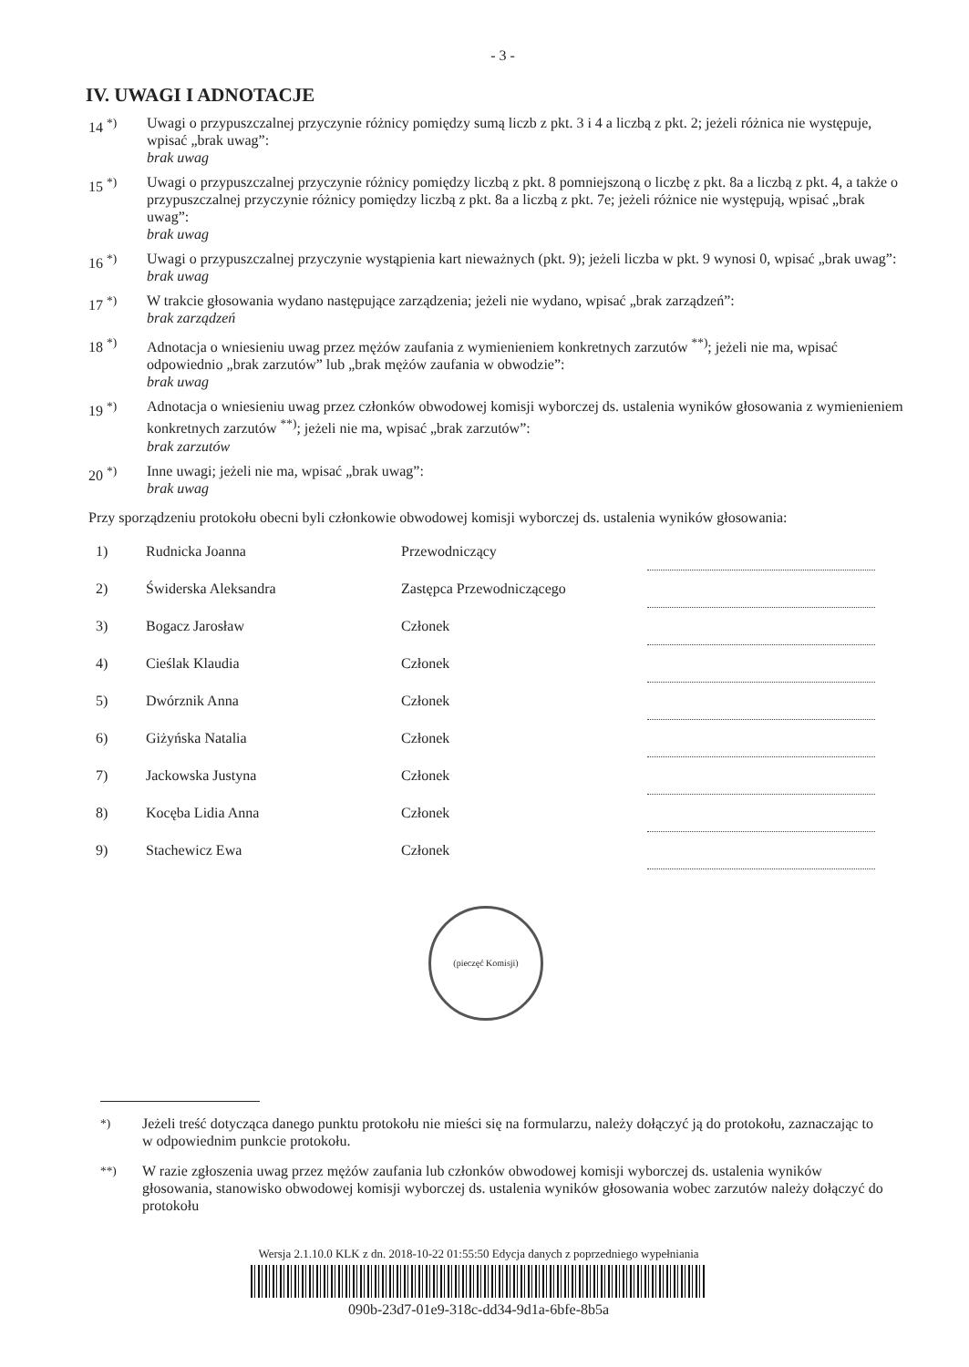- 3 -
IV. UWAGI I ADNOTACJE
14 <sup>*)</sup> Uwagi o przypuszczalnej przyczynie różnicy pomiędzy sumą liczb z pkt. 3 i 4 a liczbą z pkt. 2; jeżeli różnica nie występuje, wpisać „brak uwag”:
brak uwag
15 <sup>*)</sup> Uwagi o przypuszczalnej przyczynie różnicy pomiędzy liczbą z pkt. 8 pomniejszoną o liczbę z pkt. 8a a liczbą z pkt. 4, a także o przypuszczalnej przyczynie różnicy pomiędzy liczbą z pkt. 8a a liczbą z pkt. 7e; jeżeli różnice nie występują, wpisać „brak uwag”:
brak uwag
16 <sup>*)</sup> Uwagi o przypuszczalnej przyczynie wystąpienia kart nieważnych (pkt. 9); jeżeli liczba w pkt. 9 wynosi 0, wpisać „brak uwag”:
brak uwag
17 <sup>*)</sup> W trakcie głosowania wydano następujące zarządzenia; jeżeli nie wydano, wpisać „brak zarządzeń”:
brak zarządzeń
18 <sup>*)</sup> Adnotacja o wniesieniu uwag przez mężów zaufania z wymienieniem konkretnych zarzutów <sup>**)</sup>; jeżeli nie ma, wpisać odpowiednio „brak zarzutów” lub „brak mężów zaufania w obwodzie”:
brak uwag
19 <sup>*)</sup> Adnotacja o wniesieniu uwag przez członków obwodowej komisji wyborczej ds. ustalenia wyników głosowania z wymienieniem konkretnych zarzutów <sup>**)</sup>; jeżeli nie ma, wpisać „brak zarzutów”:
brak zarzutów
20 <sup>*)</sup> Inne uwagi; jeżeli nie ma, wpisać „brak uwag”:
brak uwag
Przy sporządzeniu protokołu obecni byli członkowie obwodowej komisji wyborczej ds. ustalenia wyników głosowania:
| 1) | Rudnicka Joanna | Przewodniczący | |
| 2) | Świderska Aleksandra | Zastępca Przewodniczącego | |
| 3) | Bogacz Jarosław | Członek | |
| 4) | Cieślak Klaudia | Członek | |
| 5) | Dwórznik Anna | Członek | |
| 6) | Giżyńska Natalia | Członek | |
| 7) | Jackowska Justyna | Członek | |
| 8) | Kocęba Lidia Anna | Członek | |
| 9) | Stachewicz Ewa | Członek | |
(pieczęć Komisji)
<sup>*)</sup> Jeżeli treść dotycząca danego punktu protokołu nie mieści się na formularzu, należy dołączyć ją do protokołu, zaznaczając to w odpowiednim punkcie protokołu.
<sup>**)</sup> W razie zgłoszenia uwag przez mężów zaufania lub członków obwodowej komisji wyborczej ds. ustalenia wyników głosowania, stanowisko obwodowej komisji wyborczej ds. ustalenia wyników głosowania wobec zarzutów należy dołączyć do protokołu
Wersja 2.1.10.0 KLK z dn. 2018-10-22 01:55:50 Edycja danych z poprzedniego wypełniania
090b-23d7-01e9-318c-dd34-9d1a-6bfe-8b5a